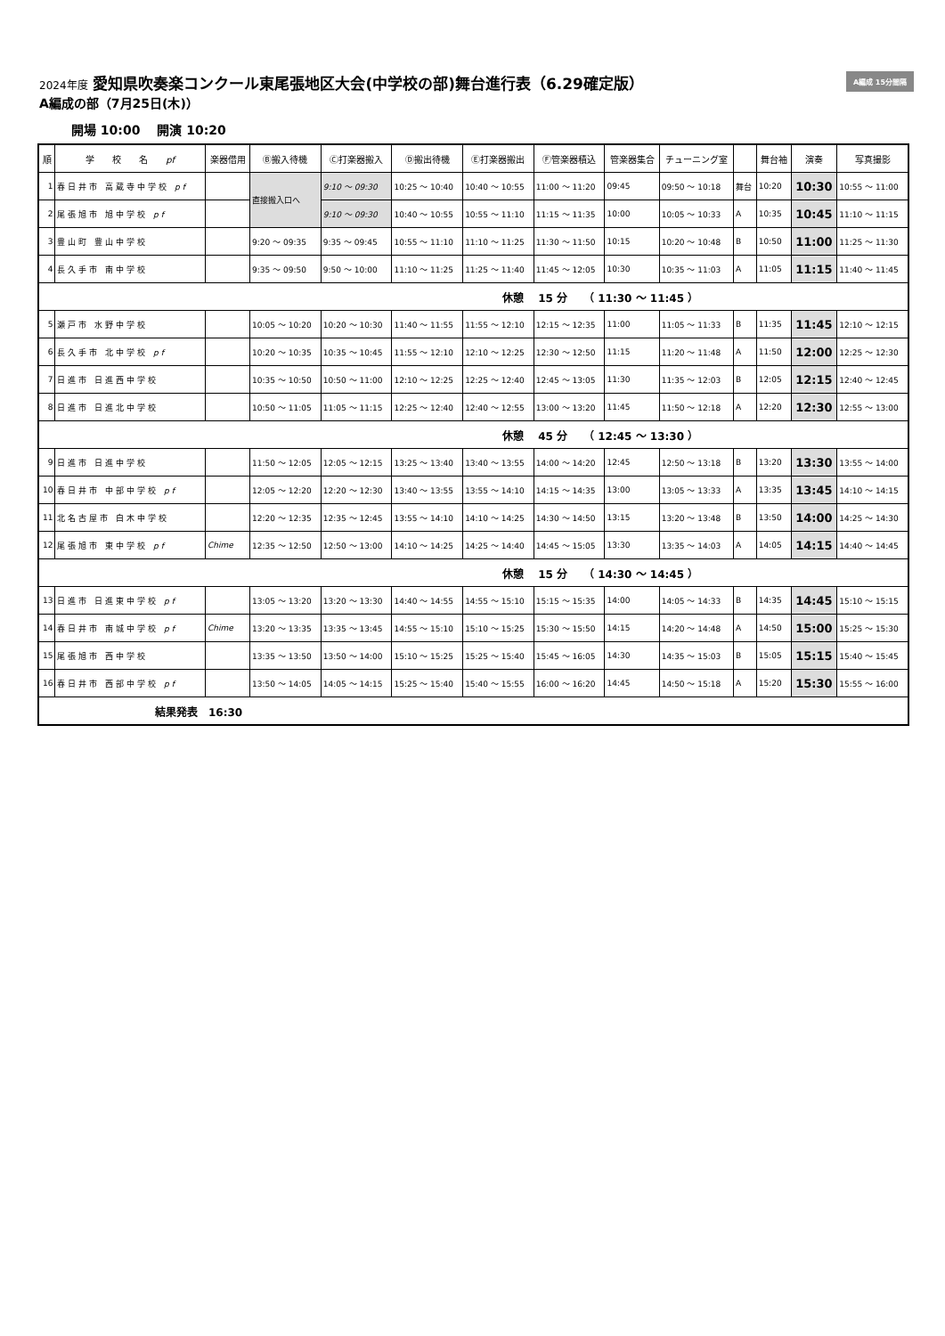A編成 15分間隔
2024年度 愛知県吹奏楽コンクール東尾張地区大会(中学校の部)舞台進行表（6.29確定版）
A編成の部（7月25日(木)）
開場 10:00　 開演 10:20
| 順 | 学 校 名 pf | 楽器借用 | Ⓑ搬入待機 | Ⓒ打楽器搬入 | Ⓓ搬出待機 | Ⓔ打楽器搬出 | Ⓕ管楽器積込 | 管楽器集合 | チューニング室 | | 舞台袖 | 演奏 | 写真撮影 |
| --- | --- | --- | --- | --- | --- | --- | --- | --- | --- | --- | --- | --- | --- |
| 1 | 春日井市 高蔵寺中学校 pf | | 直接搬入口へ | 9:10 ～ 09:30 | 10:25 ～ 10:40 | 10:40 ～ 10:55 | 11:00 ～ 11:20 | 09:45 | 09:50 ～ 10:18 | 舞台 | 10:20 | 10:30 | 10:55 ～ 11:00 |
| 2 | 尾張旭市 旭中学校 pf | | | 9:10 ～ 09:30 | 10:40 ～ 10:55 | 10:55 ～ 11:10 | 11:15 ～ 11:35 | 10:00 | 10:05 ～ 10:33 | A | 10:35 | 10:45 | 11:10 ～ 11:15 |
| 3 | 豊山町 豊山中学校 | | 9:20 ～ 09:35 | 9:35 ～ 09:45 | 10:55 ～ 11:10 | 11:10 ～ 11:25 | 11:30 ～ 11:50 | 10:15 | 10:20 ～ 10:48 | B | 10:50 | 11:00 | 11:25 ～ 11:30 |
| 4 | 長久手市 南中学校 | | 9:35 ～ 09:50 | 9:50 ～ 10:00 | 11:10 ～ 11:25 | 11:25 ～ 11:40 | 11:45 ～ 12:05 | 10:30 | 10:35 ～ 11:03 | A | 11:05 | 11:15 | 11:40 ～ 11:45 |
| 休憩 15 分 （ 11:30 ～ 11:45 ） | | | | | | | | | | | | | |
| 5 | 瀬戸市 水野中学校 | | 10:05 ～ 10:20 | 10:20 ～ 10:30 | 11:40 ～ 11:55 | 11:55 ～ 12:10 | 12:15 ～ 12:35 | 11:00 | 11:05 ～ 11:33 | B | 11:35 | 11:45 | 12:10 ～ 12:15 |
| 6 | 長久手市 北中学校 pf | | 10:20 ～ 10:35 | 10:35 ～ 10:45 | 11:55 ～ 12:10 | 12:10 ～ 12:25 | 12:30 ～ 12:50 | 11:15 | 11:20 ～ 11:48 | A | 11:50 | 12:00 | 12:25 ～ 12:30 |
| 7 | 日進市 日進西中学校 | | 10:35 ～ 10:50 | 10:50 ～ 11:00 | 12:10 ～ 12:25 | 12:25 ～ 12:40 | 12:45 ～ 13:05 | 11:30 | 11:35 ～ 12:03 | B | 12:05 | 12:15 | 12:40 ～ 12:45 |
| 8 | 日進市 日進北中学校 | | 10:50 ～ 11:05 | 11:05 ～ 11:15 | 12:25 ～ 12:40 | 12:40 ～ 12:55 | 13:00 ～ 13:20 | 11:45 | 11:50 ～ 12:18 | A | 12:20 | 12:30 | 12:55 ～ 13:00 |
| 休憩 45 分 （ 12:45 ～ 13:30 ） | | | | | | | | | | | | | |
| 9 | 日進市 日進中学校 | | 11:50 ～ 12:05 | 12:05 ～ 12:15 | 13:25 ～ 13:40 | 13:40 ～ 13:55 | 14:00 ～ 14:20 | 12:45 | 12:50 ～ 13:18 | B | 13:20 | 13:30 | 13:55 ～ 14:00 |
| 10 | 春日井市 中部中学校 pf | | 12:05 ～ 12:20 | 12:20 ～ 12:30 | 13:40 ～ 13:55 | 13:55 ～ 14:10 | 14:15 ～ 14:35 | 13:00 | 13:05 ～ 13:33 | A | 13:35 | 13:45 | 14:10 ～ 14:15 |
| 11 | 北名古屋市 白木中学校 | | 12:20 ～ 12:35 | 12:35 ～ 12:45 | 13:55 ～ 14:10 | 14:10 ～ 14:25 | 14:30 ～ 14:50 | 13:15 | 13:20 ～ 13:48 | B | 13:50 | 14:00 | 14:25 ～ 14:30 |
| 12 | 尾張旭市 東中学校 pf | Chime | 12:35 ～ 12:50 | 12:50 ～ 13:00 | 14:10 ～ 14:25 | 14:25 ～ 14:40 | 14:45 ～ 15:05 | 13:30 | 13:35 ～ 14:03 | A | 14:05 | 14:15 | 14:40 ～ 14:45 |
| 休憩 15 分 （ 14:30 ～ 14:45 ） | | | | | | | | | | | | | |
| 13 | 日進市 日進東中学校 pf | | 13:05 ～ 13:20 | 13:20 ～ 13:30 | 14:40 ～ 14:55 | 14:55 ～ 15:10 | 15:15 ～ 15:35 | 14:00 | 14:05 ～ 14:33 | B | 14:35 | 14:45 | 15:10 ～ 15:15 |
| 14 | 春日井市 南城中学校 pf | Chime | 13:20 ～ 13:35 | 13:35 ～ 13:45 | 14:55 ～ 15:10 | 15:10 ～ 15:25 | 15:30 ～ 15:50 | 14:15 | 14:20 ～ 14:48 | A | 14:50 | 15:00 | 15:25 ～ 15:30 |
| 15 | 尾張旭市 西中学校 | | 13:35 ～ 13:50 | 13:50 ～ 14:00 | 15:10 ～ 15:25 | 15:25 ～ 15:40 | 15:45 ～ 16:05 | 14:30 | 14:35 ～ 15:03 | B | 15:05 | 15:15 | 15:40 ～ 15:45 |
| 16 | 春日井市 西部中学校 pf | | 13:50 ～ 14:05 | 14:05 ～ 14:15 | 15:25 ～ 15:40 | 15:40 ～ 15:55 | 16:00 ～ 16:20 | 14:45 | 14:50 ～ 15:18 | A | 15:20 | 15:30 | 15:55 ～ 16:00 |
| 結果発表 16:30 | | | | | | | | | | | | | |